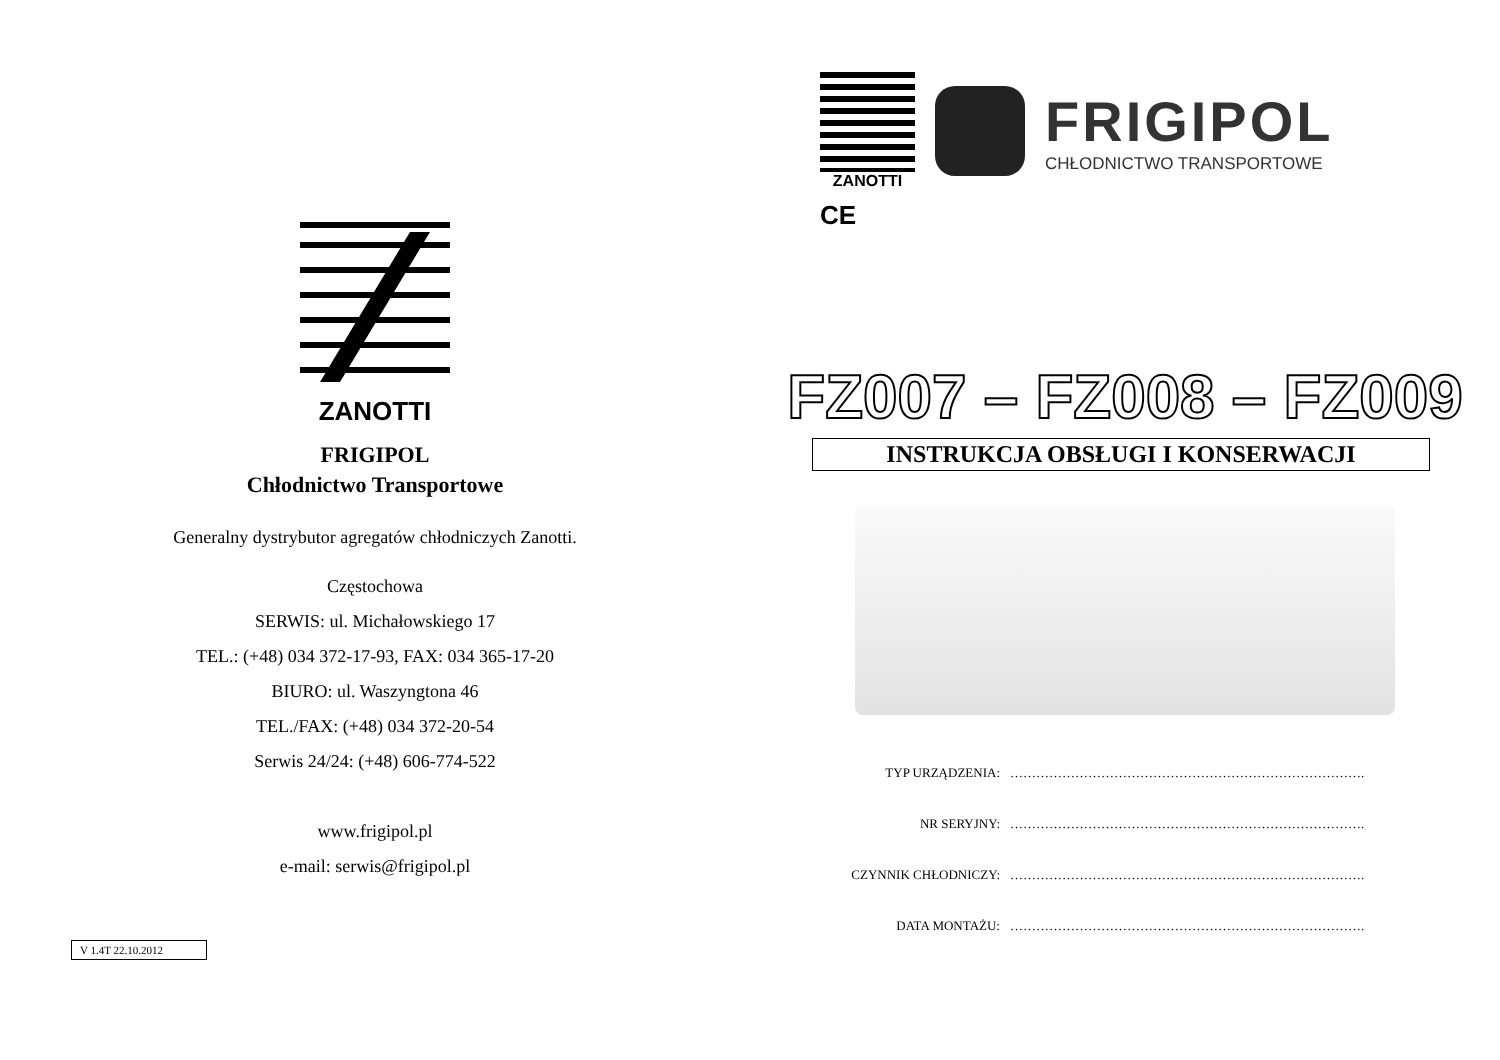ZANOTTI
FRIGIPOL
Chłodnictwo Transportowe
Generalny dystrybutor agregatów chłodniczych Zanotti.
Częstochowa
SERWIS: ul. Michałowskiego 17
TEL.: (+48) 034 372-17-93, FAX: 034 365-17-20
BIURO: ul. Waszyngtona 46
TEL./FAX: (+48) 034 372-20-54
Serwis 24/24: (+48) 606-774-522
www.frigipol.pl
e-mail: serwis@frigipol.pl
V 1.4T 22.10.2012
ZANOTTI
FRIGIPOL
CHŁODNICTWO TRANSPORTOWE
CE
FZ007 – FZ008 – FZ009
INSTRUKCJA OBSŁUGI I KONSERWACJI
TYP URZĄDZENIA: ……………………………………………………………………….
NR SERYJNY: ……………………………………………………………………….
CZYNNIK CHŁODNICZY: ……………………………………………………………………….
DATA MONTAŻU: ……………………………………………………………………….